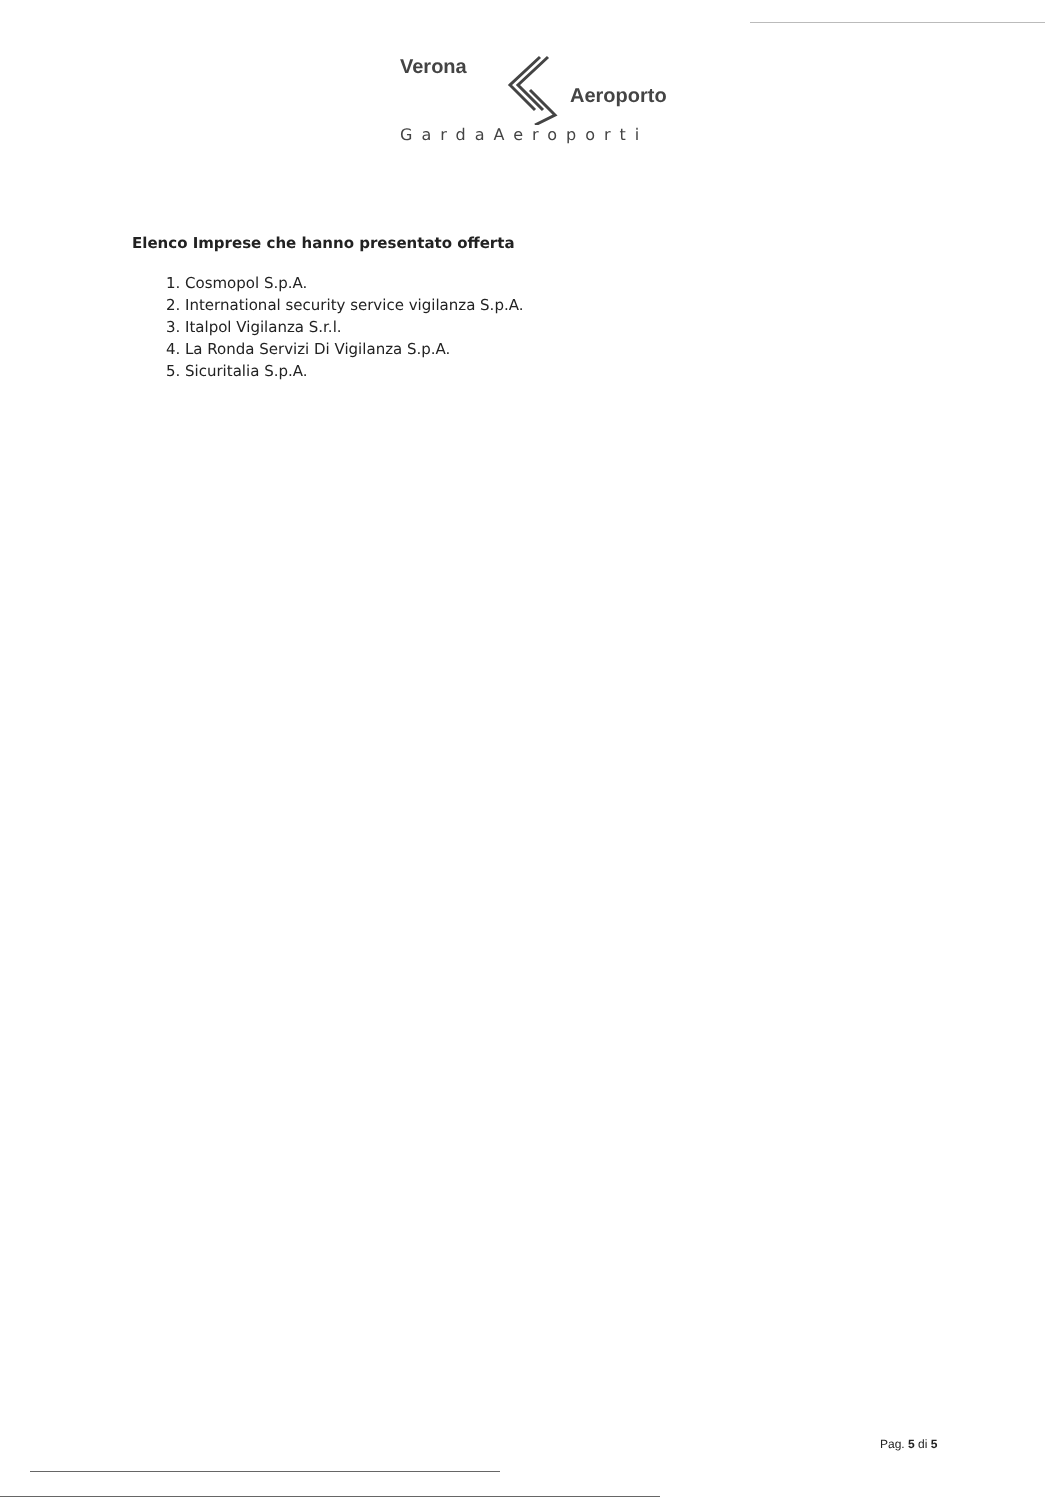Verona
Aeroporto
GardaAeroporti
Elenco Imprese che hanno presentato offerta
1. Cosmopol S.p.A.
2. International security service vigilanza S.p.A.
3. Italpol Vigilanza S.r.l.
4. La Ronda Servizi Di Vigilanza S.p.A.
5. Sicuritalia S.p.A.
Pag. 5 di 5